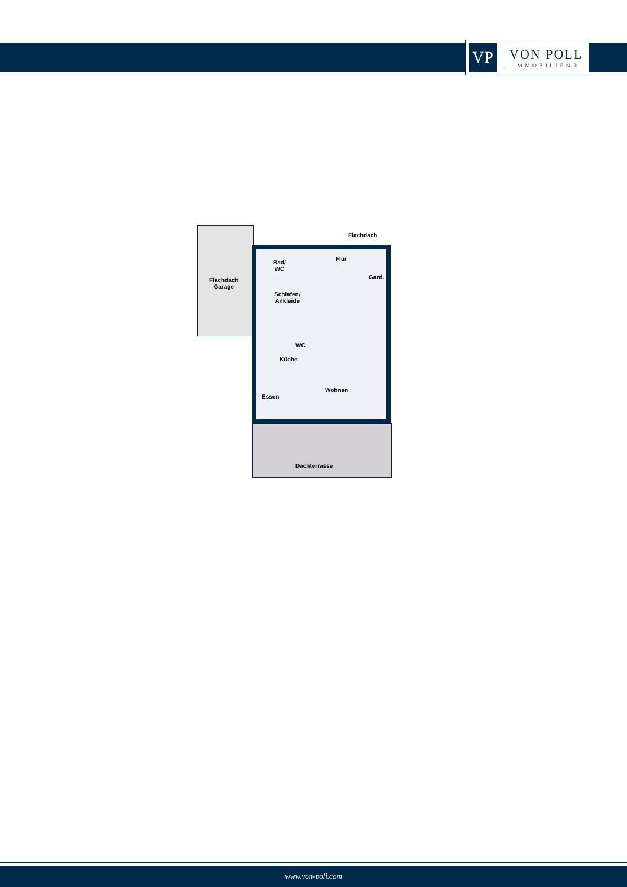VP
VON POLL
IMMOBILIEN®
Flachdach
Garage
Flachdach
Bad/
WC
Flur
Gard.
Schlafen/
Ankleide
WC
Küche
Wohnen
Essen
Dachterrasse
www.von-poll.com